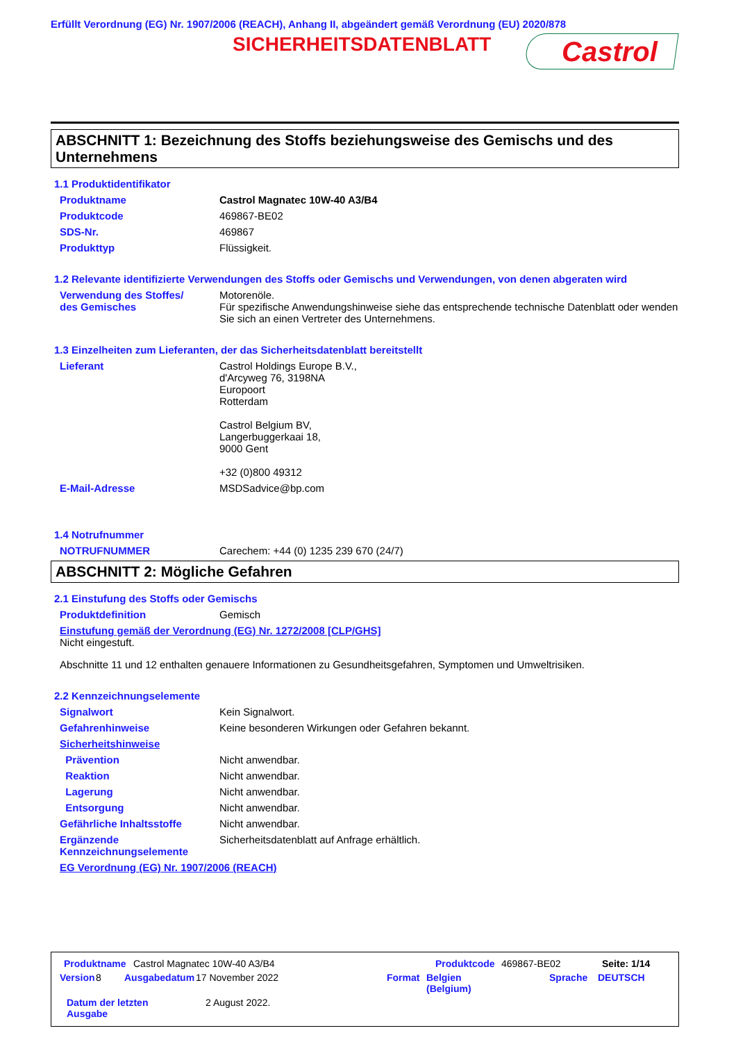Erfüllt Verordnung (EG) Nr. 1907/2006 (REACH), Anhang II, abgeändert gemäß Verordnung (EU) 2020/878
SICHERHEITSDATENBLATT Castrol
ABSCHNITT 1: Bezeichnung des Stoffs beziehungsweise des Gemischs und des Unternehmens
1.1 Produktidentifikator
Produktname Castrol Magnatec 10W-40 A3/B4
Produktcode 469867-BE02
SDS-Nr. 469867
Produkttyp Flüssigkeit.
1.2 Relevante identifizierte Verwendungen des Stoffs oder Gemischs und Verwendungen, von denen abgeraten wird
Verwendung des Stoffes/
des Gemisches Motorenöle.
Für spezifische Anwendungshinweise siehe das entsprechende technische Datenblatt oder wenden Sie sich an einen Vertreter des Unternehmens.
1.3 Einzelheiten zum Lieferanten, der das Sicherheitsdatenblatt bereitstellt
Lieferant Castrol Holdings Europe B.V.,
d'Arcyweg 76, 3198NA
Europoort
Rotterdam
Castrol Belgium BV,
Langerbuggerkaai 18,
9000 Gent
+32 (0)800 49312
E-Mail-Adresse MSDSadvice@bp.com
1.4 Notrufnummer
NOTRUFNUMMER Carechem: +44 (0) 1235 239 670 (24/7)
ABSCHNITT 2: Mögliche Gefahren
2.1 Einstufung des Stoffs oder Gemischs
Produktdefinition Gemisch
Einstufung gemäß der Verordnung (EG) Nr. 1272/2008 [CLP/GHS]
Nicht eingestuft.
Abschnitte 11 und 12 enthalten genauere Informationen zu Gesundheitsgefahren, Symptomen und Umweltrisiken.
2.2 Kennzeichnungselemente
Signalwort Kein Signalwort.
Gefahrenhinweise Keine besonderen Wirkungen oder Gefahren bekannt.
Sicherheitshinweise
Prävention Nicht anwendbar.
Reaktion Nicht anwendbar.
Lagerung Nicht anwendbar.
Entsorgung Nicht anwendbar.
Gefährliche Inhaltsstoffe Nicht anwendbar.
Ergänzende Kennzeichnungselemente Sicherheitsdatenblatt auf Anfrage erhältlich.
EG Verordnung (EG) Nr. 1907/2006 (REACH)
Produktname Castrol Magnatec 10W-40 A3/B4 Produktcode 469867-BE02 Seite: 1/14
Version 8 Ausgabedatum 17 November 2022 Format Belgien
(Belgium) Sprache DEUTSCH
Datum der letzten
Ausgabe 2 August 2022.